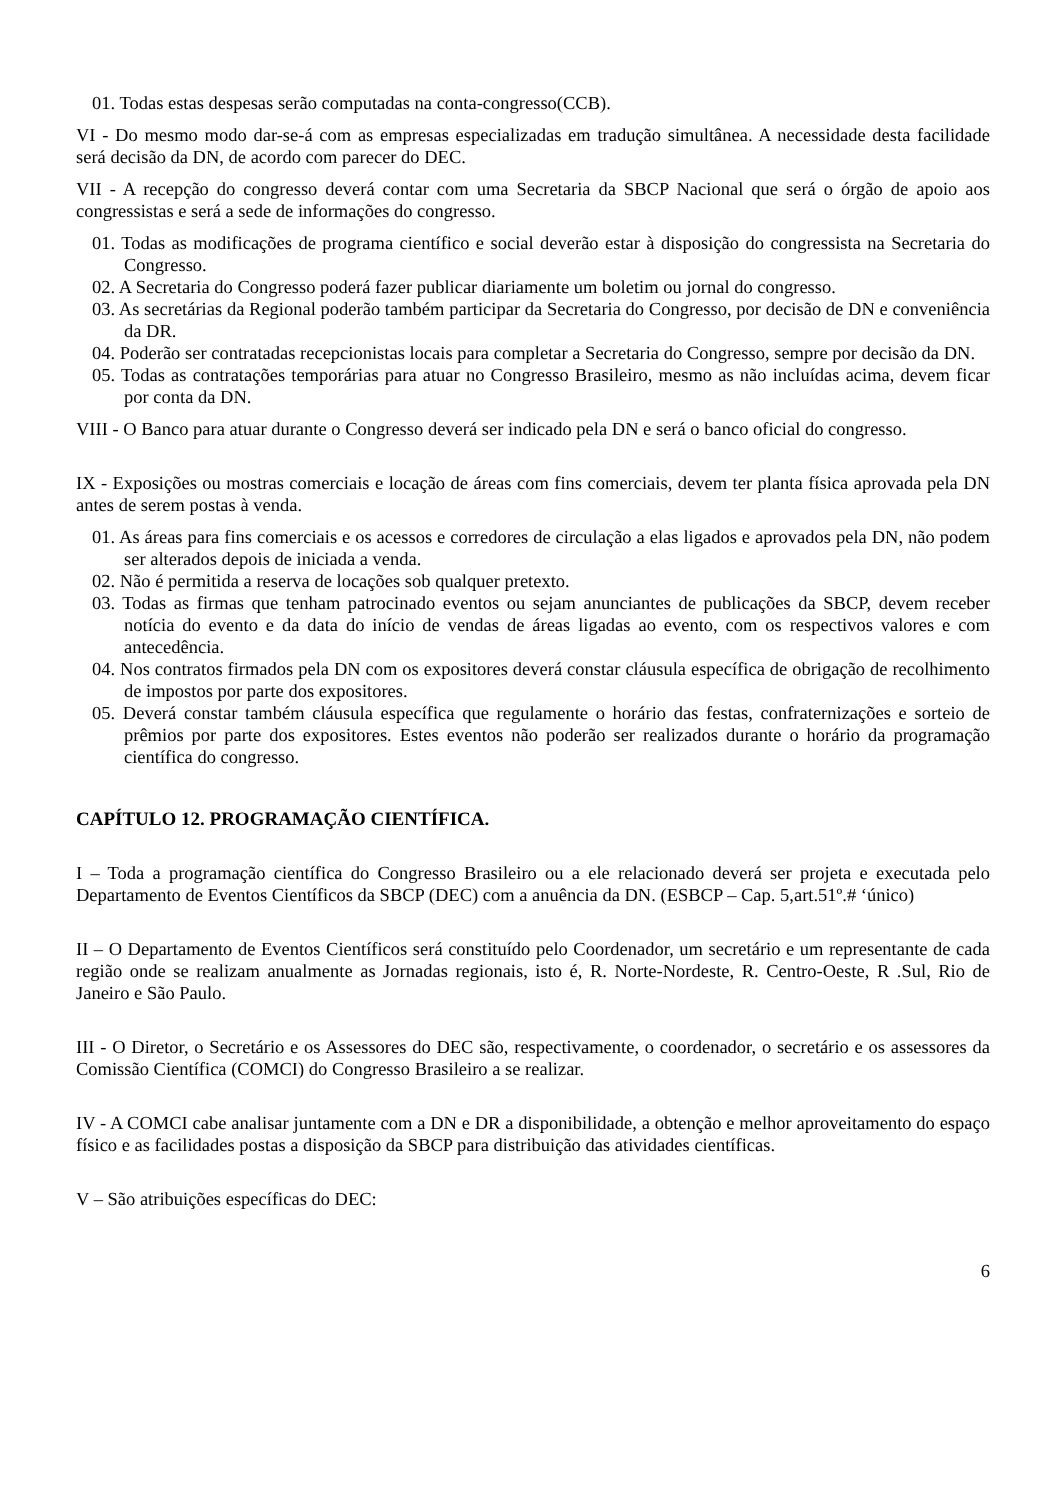01. Todas estas despesas serão computadas na conta-congresso(CCB).
VI - Do mesmo modo dar-se-á com as empresas especializadas em tradução simultânea. A necessidade desta facilidade será decisão da DN, de acordo com parecer do DEC.
VII - A recepção do congresso deverá contar com uma Secretaria da SBCP Nacional que será o órgão de apoio aos congressistas e será a sede de informações do congresso.
01. Todas as modificações de programa científico e social deverão estar à disposição do congressista na Secretaria do Congresso.
02. A Secretaria do Congresso poderá fazer publicar diariamente um boletim ou jornal do congresso.
03. As secretárias da Regional poderão também participar da Secretaria do Congresso, por decisão de DN e conveniência da DR.
04. Poderão ser contratadas recepcionistas locais para completar a Secretaria do Congresso, sempre por decisão da DN.
05. Todas as contratações temporárias para atuar no Congresso Brasileiro, mesmo as não incluídas acima, devem ficar por conta da DN.
VIII - O Banco para atuar durante o Congresso deverá ser indicado pela DN e será o banco oficial do congresso.
IX - Exposições ou mostras comerciais e locação de áreas com fins comerciais, devem ter planta física aprovada pela DN antes de serem postas à venda.
01. As áreas para fins comerciais e os acessos e corredores de circulação a elas ligados e aprovados pela DN, não podem ser alterados depois de iniciada a venda.
02. Não é permitida a reserva de locações sob qualquer pretexto.
03. Todas as firmas que tenham patrocinado eventos ou sejam anunciantes de publicações da SBCP, devem receber notícia do evento e da data do início de vendas de áreas ligadas ao evento, com os respectivos valores e com antecedência.
04. Nos contratos firmados pela DN com os expositores deverá constar cláusula específica de obrigação de recolhimento de impostos por parte dos expositores.
05. Deverá constar também cláusula específica que regulamente o horário das festas, confraternizações e sorteio de prêmios por parte dos expositores. Estes eventos não poderão ser realizados durante o horário da programação científica do congresso.
CAPÍTULO 12. PROGRAMAÇÃO CIENTÍFICA.
I – Toda a programação científica do Congresso Brasileiro ou a ele relacionado deverá ser projeta e executada pelo Departamento de Eventos Científicos da SBCP (DEC) com a anuência da DN. (ESBCP – Cap. 5,art.51º.# ‘único)
II – O Departamento de Eventos Científicos será constituído pelo Coordenador, um secretário e um representante de cada região onde se realizam anualmente as Jornadas regionais, isto é, R. Norte-Nordeste, R. Centro-Oeste, R .Sul, Rio de Janeiro e São Paulo.
III - O Diretor, o Secretário e os Assessores do DEC são, respectivamente, o coordenador, o secretário e os assessores da Comissão Científica (COMCI) do Congresso Brasileiro a se realizar.
IV - A COMCI cabe analisar juntamente com a DN e DR a disponibilidade, a obtenção e melhor aproveitamento do espaço físico e as facilidades postas a disposição da SBCP para distribuição das atividades científicas.
V – São atribuições específicas do DEC:
6